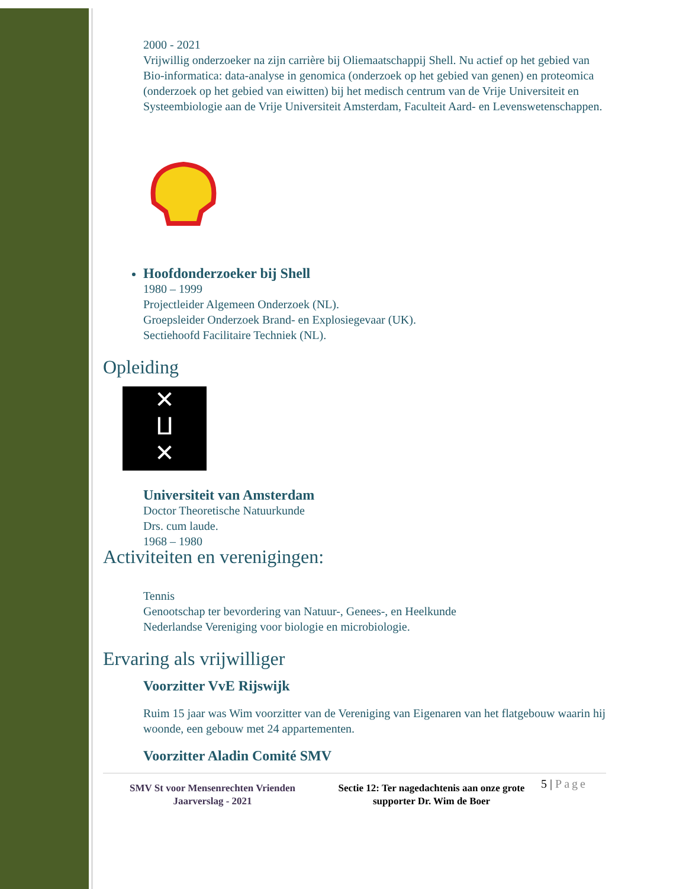2000 - 2021
Vrijwillig onderzoeker na zijn carrière bij Oliemaatschappij Shell. Nu actief op het gebied van Bio-informatica: data-analyse in genomica (onderzoek op het gebied van genen) en proteomica (onderzoek op het gebied van eiwitten) bij het medisch centrum van de Vrije Universiteit en Systeembiologie aan de Vrije Universiteit Amsterdam, Faculteit Aard- en Levenswetenschappen.
Hoofdonderzoeker bij Shell
1980 – 1999
Projectleider Algemeen Onderzoek (NL).
Groepsleider Onderzoek Brand- en Explosiegevaar (UK).
Sectiehoofd Facilitaire Techniek (NL).
Opleiding
✕
ⵡ
✕
Universiteit van Amsterdam
Doctor Theoretische Natuurkunde
Drs. cum laude.
1968 – 1980
Activiteiten en verenigingen:
Tennis
Genootschap ter bevordering van Natuur-, Genees-, en Heelkunde
Nederlandse Vereniging voor biologie en microbiologie.
Ervaring als vrijwilliger
Voorzitter VvE Rijswijk
Ruim 15 jaar was Wim voorzitter van de Vereniging van Eigenaren van het flatgebouw waarin hij woonde, een gebouw met 24 appartementen.
Voorzitter Aladin Comité SMV
SMV St voor Mensenrechten Vrienden
Jaarverslag - 2021
Sectie 12: Ter nagedachtenis aan onze grote supporter Dr. Wim de Boer
5 | Page